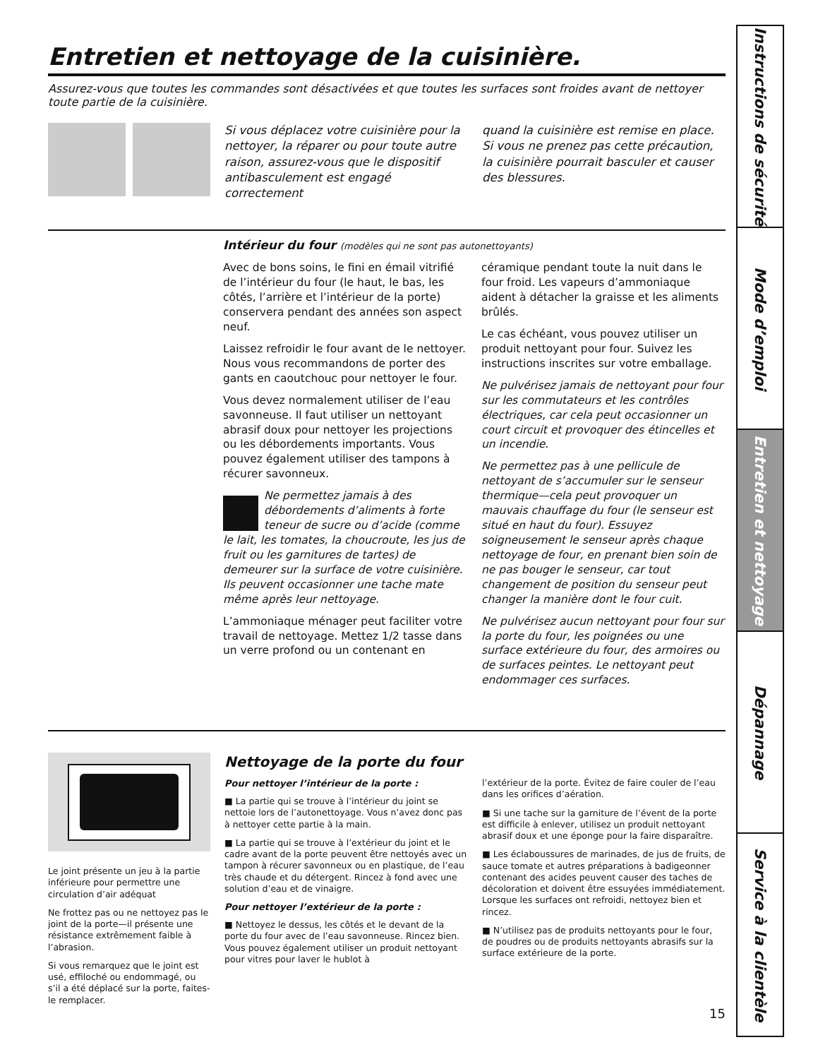Entretien et nettoyage de la cuisinière.
Assurez-vous que toutes les commandes sont désactivées et que toutes les surfaces sont froides avant de nettoyer toute partie de la cuisinière.
Si vous déplacez votre cuisinière pour la nettoyer, la réparer ou pour toute autre raison, assurez-vous que le dispositif antibasculement est engagé correctement
quand la cuisinière est remise en place. Si vous ne prenez pas cette précaution, la cuisinière pourrait basculer et causer des blessures.
Intérieur du four (modèles qui ne sont pas autonettoyants)
Avec de bons soins, le fini en émail vitrifié de l’intérieur du four (le haut, le bas, les côtés, l’arrière et l’intérieur de la porte) conservera pendant des années son aspect neuf.
Laissez refroidir le four avant de le nettoyer. Nous vous recommandons de porter des gants en caoutchouc pour nettoyer le four.
Vous devez normalement utiliser de l’eau savonneuse. Il faut utiliser un nettoyant abrasif doux pour nettoyer les projections ou les débordements importants. Vous pouvez également utiliser des tampons à récurer savonneux.
Ne permettez jamais à des débordements d’aliments à forte teneur de sucre ou d’acide (comme le lait, les tomates, la choucroute, les jus de fruit ou les garnitures de tartes) de demeurer sur la surface de votre cuisinière. Ils peuvent occasionner une tache mate même après leur nettoyage.
L’ammoniaque ménager peut faciliter votre travail de nettoyage. Mettez 1/2 tasse dans un verre profond ou un contenant en
céramique pendant toute la nuit dans le four froid. Les vapeurs d’ammoniaque aident à détacher la graisse et les aliments brûlés.
Le cas échéant, vous pouvez utiliser un produit nettoyant pour four. Suivez les instructions inscrites sur votre emballage.
Ne pulvérisez jamais de nettoyant pour four sur les commutateurs et les contrôles électriques, car cela peut occasionner un court circuit et provoquer des étincelles et un incendie.
Ne permettez pas à une pellicule de nettoyant de s’accumuler sur le senseur thermique—cela peut provoquer un mauvais chauffage du four (le senseur est situé en haut du four). Essuyez soigneusement le senseur après chaque nettoyage de four, en prenant bien soin de ne pas bouger le senseur, car tout changement de position du senseur peut changer la manière dont le four cuit.
Ne pulvérisez aucun nettoyant pour four sur la porte du four, les poignées ou une surface extérieure du four, des armoires ou de surfaces peintes. Le nettoyant peut endommager ces surfaces.
Le joint présente un jeu à la partie inférieure pour permettre une circulation d’air adéquat
Ne frottez pas ou ne nettoyez pas le joint de la porte—il présente une résistance extrêmement faible à l’abrasion.
Si vous remarquez que le joint est usé, effiloché ou endommagé, ou s’il a été déplacé sur la porte, faites-le remplacer.
Nettoyage de la porte du four
Pour nettoyer l’intérieur de la porte :
■ La partie qui se trouve à l’intérieur du joint se nettoie lors de l’autonettoyage. Vous n’avez donc pas à nettoyer cette partie à la main.
■ La partie qui se trouve à l’extérieur du joint et le cadre avant de la porte peuvent être nettoyés avec un tampon à récurer savonneux ou en plastique, de l’eau très chaude et du détergent. Rincez à fond avec une solution d’eau et de vinaigre.
Pour nettoyer l’extérieur de la porte :
■ Nettoyez le dessus, les côtés et le devant de la porte du four avec de l’eau savonneuse. Rincez bien. Vous pouvez également utiliser un produit nettoyant pour vitres pour laver le hublot à
l’extérieur de la porte. Évitez de faire couler de l’eau dans les orifices d’aération.
■ Si une tache sur la garniture de l’évent de la porte est difficile à enlever, utilisez un produit nettoyant abrasif doux et une éponge pour la faire disparaître.
■ Les éclaboussures de marinades, de jus de fruits, de sauce tomate et autres préparations à badigeonner contenant des acides peuvent causer des taches de décoloration et doivent être essuyées immédiatement. Lorsque les surfaces ont refroidi, nettoyez bien et rincez.
■ N’utilisez pas de produits nettoyants pour le four, de poudres ou de produits nettoyants abrasifs sur la surface extérieure de la porte.
15
Instructions de sécurité
Mode d’emploi
Entretien et nettoyage
Dépannage
Service à la clientèle